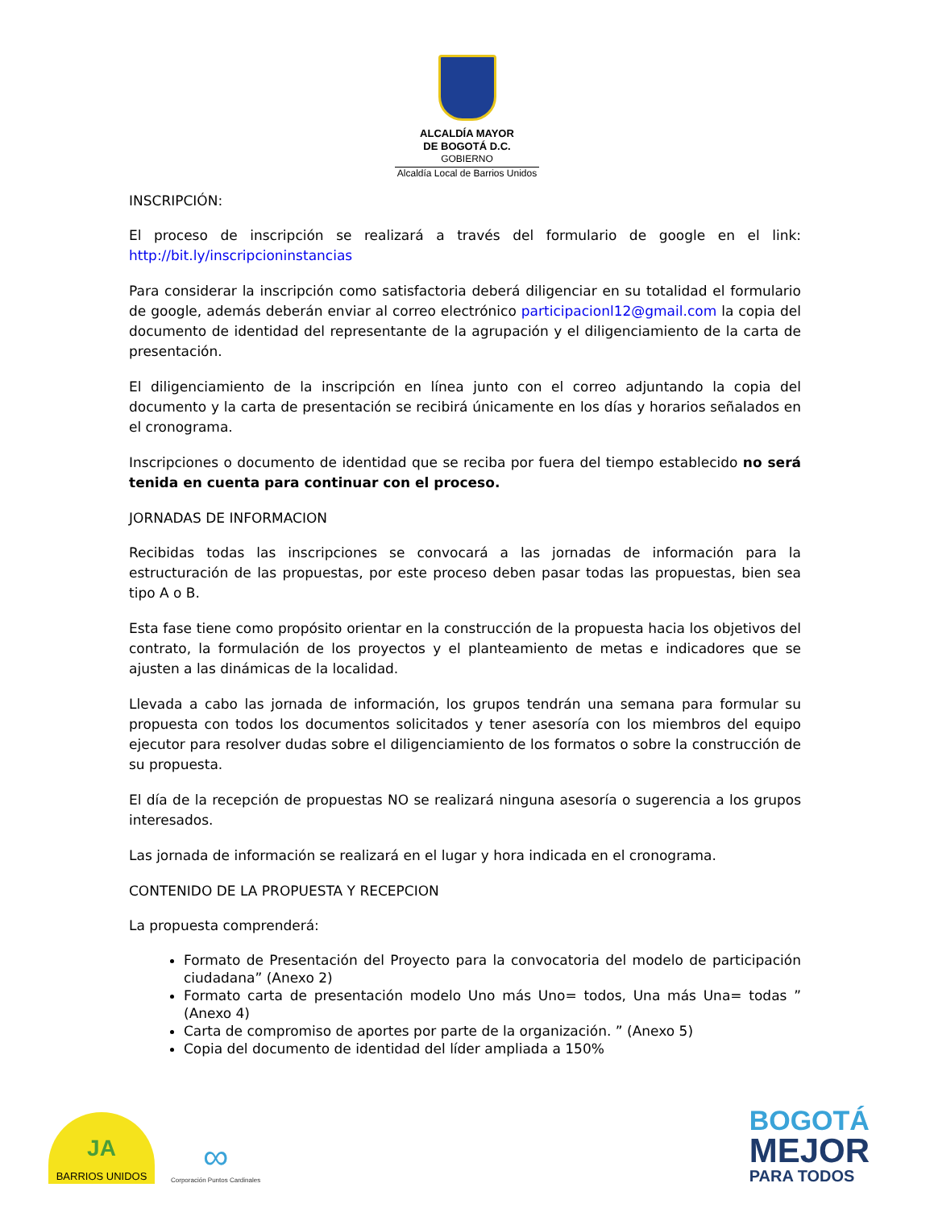ALCALDÍA MAYOR
DE BOGOTÁ D.C.
GOBIERNO
Alcaldía Local de Barrios Unidos
INSCRIPCIÓN:
El proceso de inscripción se realizará a través del formulario de google en el link: http://bit.ly/inscripcioninstancias
Para considerar la inscripción como satisfactoria deberá diligenciar en su totalidad el formulario de google, además deberán enviar al correo electrónico participacionl12@gmail.com la copia del documento de identidad del representante de la agrupación y el diligenciamiento de la carta de presentación.
El diligenciamiento de la inscripción en línea junto con el correo adjuntando la copia del documento y la carta de presentación se recibirá únicamente en los días y horarios señalados en el cronograma.
Inscripciones o documento de identidad que se reciba por fuera del tiempo establecido no será tenida en cuenta para continuar con el proceso.
JORNADAS DE INFORMACION
Recibidas todas las inscripciones se convocará a las jornadas de información para la estructuración de las propuestas, por este proceso deben pasar todas las propuestas, bien sea tipo A o B.
Esta fase tiene como propósito orientar en la construcción de la propuesta hacia los objetivos del contrato, la formulación de los proyectos y el planteamiento de metas e indicadores que se ajusten a las dinámicas de la localidad.
Llevada a cabo las jornada de información, los grupos tendrán una semana para formular su propuesta con todos los documentos solicitados y tener asesoría con los miembros del equipo ejecutor para resolver dudas sobre el diligenciamiento de los formatos o sobre la construcción de su propuesta.
El día de la recepción de propuestas NO se realizará ninguna asesoría o sugerencia a los grupos interesados.
Las jornada de información se realizará en el lugar y hora indicada en el cronograma.
CONTENIDO DE LA PROPUESTA Y RECEPCION
La propuesta comprenderá:
Formato de Presentación del Proyecto para la convocatoria del modelo de participación ciudadana” (Anexo 2)
Formato carta de presentación modelo Uno más Uno= todos, Una más Una= todas ” (Anexo 4)
Carta de compromiso de aportes por parte de la organización. ” (Anexo 5)
Copia del documento de identidad del líder ampliada a 150%
JA
BARRIOS UNIDOS
∞
Corporación Puntos Cardinales
BOGOTÁ
MEJOR
PARA TODOS